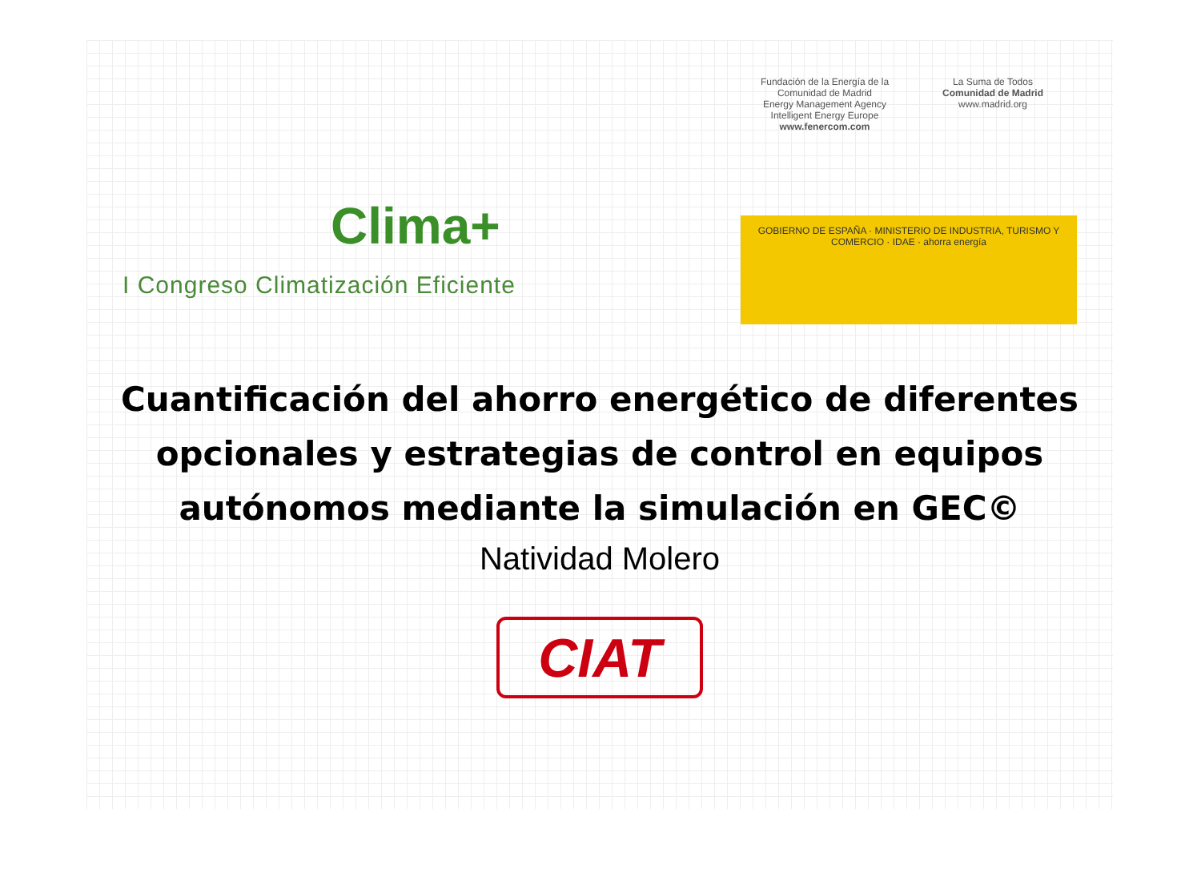Clima+
I Congreso Climatización Eficiente
Fundación de la Energía de la Comunidad de Madrid
Energy Management Agency
Intelligent Energy Europe
www.fenercom.com
La Suma de Todos
Comunidad de Madrid
www.madrid.org
GOBIERNO DE ESPAÑA · MINISTERIO DE INDUSTRIA, TURISMO Y COMERCIO · IDAE · ahorra energía
Cuantificación del ahorro energético de diferentes opcionales y estrategias de control en equipos autónomos mediante la simulación en GEC©
Natividad Molero
CIAT